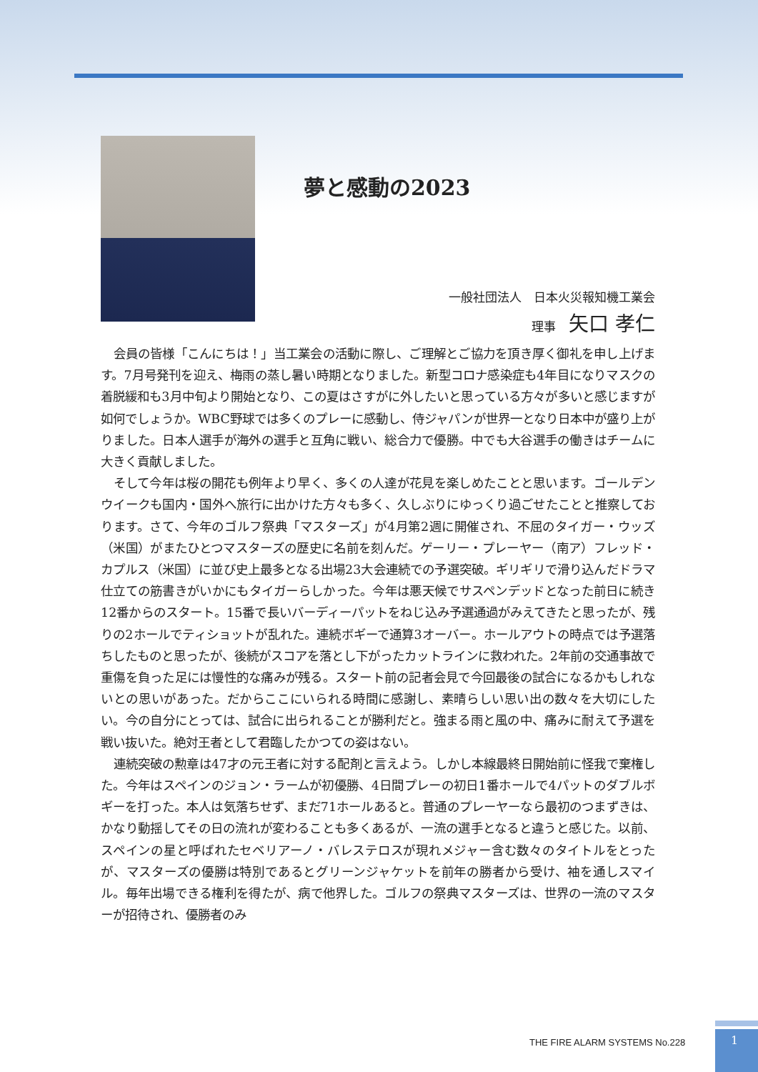夢と感動の2023
一般社団法人　日本火災報知機工業会
理事 矢口 孝仁
会員の皆様「こんにちは！」当工業会の活動に際し、ご理解とご協力を頂き厚く御礼を申し上げます。7月号発刊を迎え、梅雨の蒸し暑い時期となりました。新型コロナ感染症も4年目になりマスクの着脱緩和も3月中旬より開始となり、この夏はさすがに外したいと思っている方々が多いと感じますが如何でしょうか。WBC野球では多くのプレーに感動し、侍ジャパンが世界一となり日本中が盛り上がりました。日本人選手が海外の選手と互角に戦い、総合力で優勝。中でも大谷選手の働きはチームに大きく貢献しました。
そして今年は桜の開花も例年より早く、多くの人達が花見を楽しめたことと思います。ゴールデンウイークも国内・国外へ旅行に出かけた方々も多く、久しぶりにゆっくり過ごせたことと推察しております。さて、今年のゴルフ祭典「マスターズ」が4月第2週に開催され、不屈のタイガー・ウッズ（米国）がまたひとつマスターズの歴史に名前を刻んだ。ゲーリー・プレーヤー（南ア）フレッド・カプルス（米国）に並び史上最多となる出場23大会連続での予選突破。ギリギリで滑り込んだドラマ仕立ての筋書きがいかにもタイガーらしかった。今年は悪天候でサスペンデッドとなった前日に続き12番からのスタート。15番で長いバーディーパットをねじ込み予選通過がみえてきたと思ったが、残りの2ホールでティショットが乱れた。連続ボギーで通算3オーバー。ホールアウトの時点では予選落ちしたものと思ったが、後続がスコアを落とし下がったカットラインに救われた。2年前の交通事故で重傷を負った足には慢性的な痛みが残る。スタート前の記者会見で今回最後の試合になるかもしれないとの思いがあった。だからここにいられる時間に感謝し、素晴らしい思い出の数々を大切にしたい。今の自分にとっては、試合に出られることが勝利だと。強まる雨と風の中、痛みに耐えて予選を戦い抜いた。絶対王者として君臨したかつての姿はない。
連続突破の勲章は47才の元王者に対する配剤と言えよう。しかし本線最終日開始前に怪我で棄権した。今年はスペインのジョン・ラームが初優勝、4日間プレーの初日1番ホールで4パットのダブルボギーを打った。本人は気落ちせず、まだ71ホールあると。普通のプレーヤーなら最初のつまずきは、かなり動揺してその日の流れが変わることも多くあるが、一流の選手となると違うと感じた。以前、スペインの星と呼ばれたセベリアーノ・バレステロスが現れメジャー含む数々のタイトルをとったが、マスターズの優勝は特別であるとグリーンジャケットを前年の勝者から受け、袖を通しスマイル。毎年出場できる権利を得たが、病で他界した。ゴルフの祭典マスターズは、世界の一流のマスターが招待され、優勝者のみ
THE FIRE ALARM SYSTEMS No.228 1